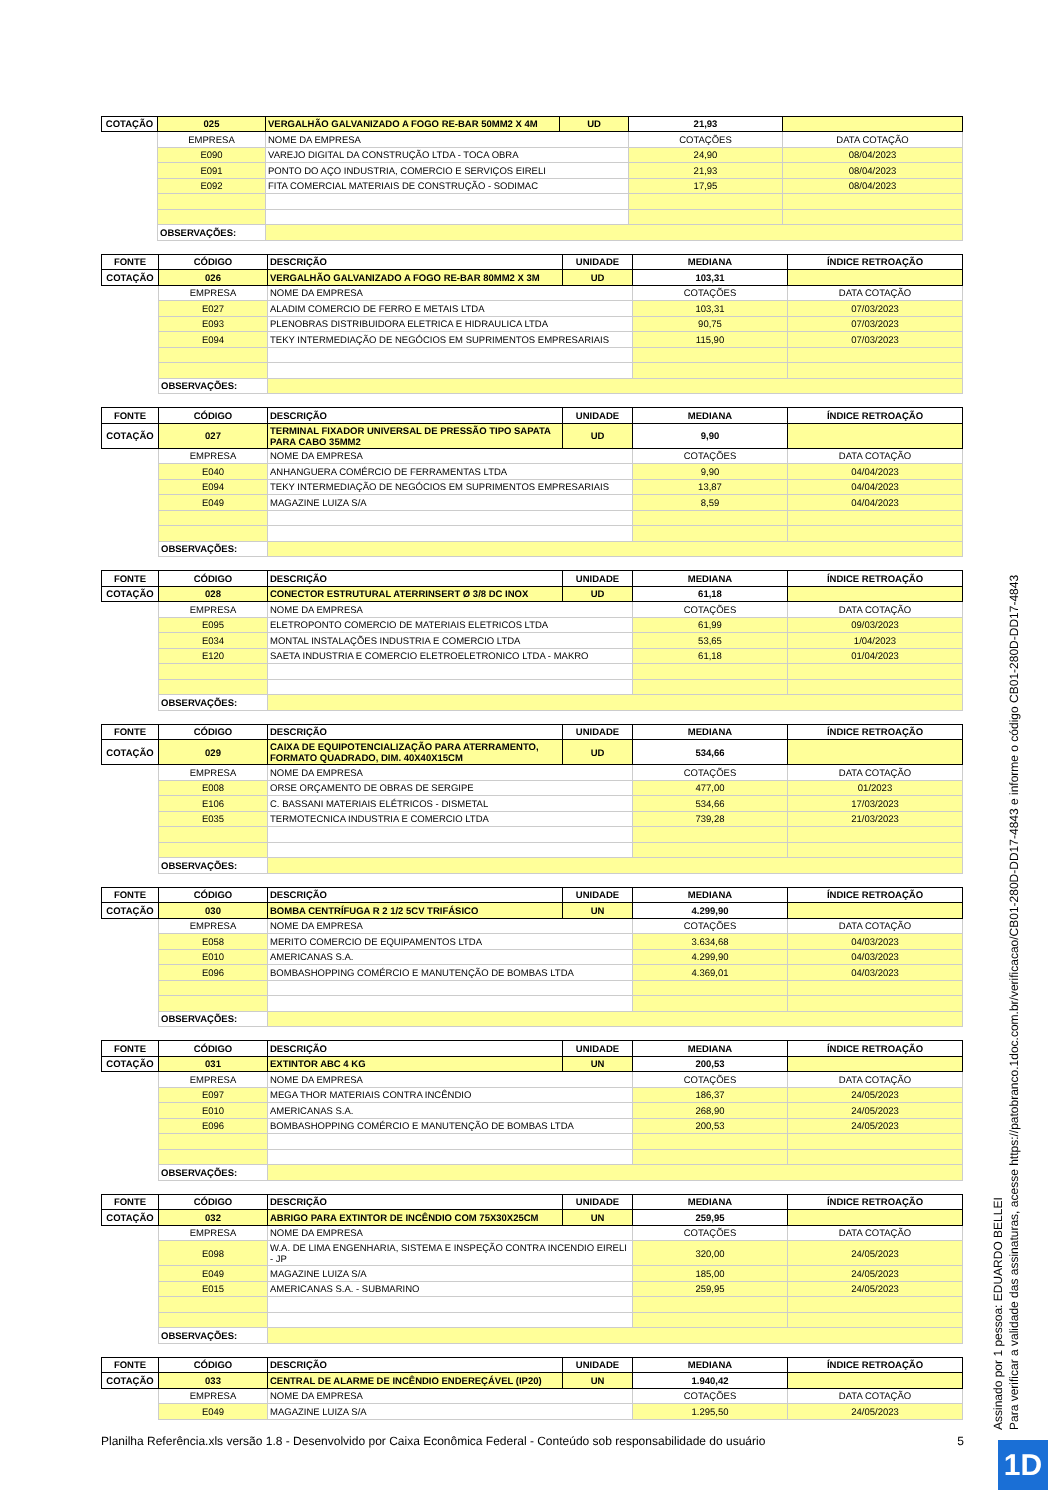| COTAÇÃO | 025 | VERGALHÃO GALVANIZADO A FOGO RE-BAR 50MM2 X 4M | UD | 21,93 | |
| --- | --- | --- | --- | --- | --- |
| | EMPRESA | NOME DA EMPRESA | | COTAÇÕES | DATA COTAÇÃO |
| | E090 | VAREJO DIGITAL DA CONSTRUÇÃO LTDA - TOCA OBRA | | 24,90 | 08/04/2023 |
| | E091 | PONTO DO AÇO INDUSTRIA, COMERCIO E SERVIÇOS EIRELI | | 21,93 | 08/04/2023 |
| | E092 | FITA COMERCIAL MATERIAIS DE CONSTRUÇÃO - SODIMAC | | 17,95 | 08/04/2023 |
| | OBSERVAÇÕES: | | | | |
| FONTE | CÓDIGO | DESCRIÇÃO | UNIDADE | MEDIANA | ÍNDICE RETROAÇÃO |
| --- | --- | --- | --- | --- | --- |
| COTAÇÃO | 026 | VERGALHÃO GALVANIZADO A FOGO RE-BAR 80MM2 X 3M | UD | 103,31 | |
| | EMPRESA | NOME DA EMPRESA | | COTAÇÕES | DATA COTAÇÃO |
| | E027 | ALADIM COMERCIO DE FERRO E METAIS LTDA | | 103,31 | 07/03/2023 |
| | E093 | PLENOBRAS DISTRIBUIDORA ELETRICA E HIDRAULICA LTDA | | 90,75 | 07/03/2023 |
| | E094 | TEKY INTERMEDIAÇÃO DE NEGÓCIOS EM SUPRIMENTOS EMPRESARIAIS | | 115,90 | 07/03/2023 |
| | OBSERVAÇÕES: | | | | |
| FONTE | CÓDIGO | DESCRIÇÃO | UNIDADE | MEDIANA | ÍNDICE RETROAÇÃO |
| --- | --- | --- | --- | --- | --- |
| COTAÇÃO | 027 | TERMINAL FIXADOR UNIVERSAL DE PRESSÃO TIPO SAPATA PARA CABO 35MM2 | UD | 9,90 | |
| | EMPRESA | NOME DA EMPRESA | | COTAÇÕES | DATA COTAÇÃO |
| | E040 | ANHANGUERA COMÉRCIO DE FERRAMENTAS LTDA | | 9,90 | 04/04/2023 |
| | E094 | TEKY INTERMEDIAÇÃO DE NEGÓCIOS EM SUPRIMENTOS EMPRESARIAIS | | 13,87 | 04/04/2023 |
| | E049 | MAGAZINE LUIZA S/A | | 8,59 | 04/04/2023 |
| | OBSERVAÇÕES: | | | | |
| FONTE | CÓDIGO | DESCRIÇÃO | UNIDADE | MEDIANA | ÍNDICE RETROAÇÃO |
| --- | --- | --- | --- | --- | --- |
| COTAÇÃO | 028 | CONECTOR ESTRUTURAL ATERRINSERT Ø 3/8 DC INOX | UD | 61,18 | |
| | EMPRESA | NOME DA EMPRESA | | COTAÇÕES | DATA COTAÇÃO |
| | E095 | ELETROPONTO COMERCIO DE MATERIAIS ELETRICOS LTDA | | 61,99 | 09/03/2023 |
| | E034 | MONTAL INSTALAÇÕES INDUSTRIA E COMERCIO LTDA | | 53,65 | 1/04/2023 |
| | E120 | SAETA INDUSTRIA E COMERCIO ELETROELETRONICO LTDA - MAKRO | | 61,18 | 01/04/2023 |
| | OBSERVAÇÕES: | | | | |
| FONTE | CÓDIGO | DESCRIÇÃO | UNIDADE | MEDIANA | ÍNDICE RETROAÇÃO |
| --- | --- | --- | --- | --- | --- |
| COTAÇÃO | 029 | CAIXA DE EQUIPOTENCIALIZAÇÃO PARA ATERRAMENTO, FORMATO QUADRADO, DIM. 40X40X15CM | UD | 534,66 | |
| | EMPRESA | NOME DA EMPRESA | | COTAÇÕES | DATA COTAÇÃO |
| | E008 | ORSE ORÇAMENTO DE OBRAS DE SERGIPE | | 477,00 | 01/2023 |
| | E106 | C. BASSANI MATERIAIS ELÉTRICOS - DISMETAL | | 534,66 | 17/03/2023 |
| | E035 | TERMOTECNICA INDUSTRIA E COMERCIO LTDA | | 739,28 | 21/03/2023 |
| | OBSERVAÇÕES: | | | | |
| FONTE | CÓDIGO | DESCRIÇÃO | UNIDADE | MEDIANA | ÍNDICE RETROAÇÃO |
| --- | --- | --- | --- | --- | --- |
| COTAÇÃO | 030 | BOMBA CENTRÍFUGA R 2 1/2 5CV TRIFÁSICO | UN | 4.299,90 | |
| | EMPRESA | NOME DA EMPRESA | | COTAÇÕES | DATA COTAÇÃO |
| | E058 | MERITO COMERCIO DE EQUIPAMENTOS LTDA | | 3.634,68 | 04/03/2023 |
| | E010 | AMERICANAS S.A. | | 4.299,90 | 04/03/2023 |
| | E096 | BOMBASHOPPING COMÉRCIO E MANUTENÇÃO DE BOMBAS LTDA | | 4.369,01 | 04/03/2023 |
| | OBSERVAÇÕES: | | | | |
| FONTE | CÓDIGO | DESCRIÇÃO | UNIDADE | MEDIANA | ÍNDICE RETROAÇÃO |
| --- | --- | --- | --- | --- | --- |
| COTAÇÃO | 031 | EXTINTOR ABC 4 KG | UN | 200,53 | |
| | EMPRESA | NOME DA EMPRESA | | COTAÇÕES | DATA COTAÇÃO |
| | E097 | MEGA THOR MATERIAIS CONTRA INCÊNDIO | | 186,37 | 24/05/2023 |
| | E010 | AMERICANAS S.A. | | 268,90 | 24/05/2023 |
| | E096 | BOMBASHOPPING COMÉRCIO E MANUTENÇÃO DE BOMBAS LTDA | | 200,53 | 24/05/2023 |
| | OBSERVAÇÕES: | | | | |
| FONTE | CÓDIGO | DESCRIÇÃO | UNIDADE | MEDIANA | ÍNDICE RETROAÇÃO |
| --- | --- | --- | --- | --- | --- |
| COTAÇÃO | 032 | ABRIGO PARA EXTINTOR DE INCÊNDIO COM 75X30X25CM | UN | 259,95 | |
| | EMPRESA | NOME DA EMPRESA | | COTAÇÕES | DATA COTAÇÃO |
| | E098 | W.A. DE LIMA ENGENHARIA, SISTEMA E INSPEÇÃO CONTRA INCENDIO EIRELI - JP | | 320,00 | 24/05/2023 |
| | E049 | MAGAZINE LUIZA S/A | | 185,00 | 24/05/2023 |
| | E015 | AMERICANAS S.A. - SUBMARINO | | 259,95 | 24/05/2023 |
| | OBSERVAÇÕES: | | | | |
| FONTE | CÓDIGO | DESCRIÇÃO | UNIDADE | MEDIANA | ÍNDICE RETROAÇÃO |
| --- | --- | --- | --- | --- | --- |
| COTAÇÃO | 033 | CENTRAL DE ALARME DE INCÊNDIO ENDEREÇÁVEL (IP20) | UN | 1.940,42 | |
| | EMPRESA | NOME DA EMPRESA | | COTAÇÕES | DATA COTAÇÃO |
| | E049 | MAGAZINE LUIZA S/A | | 1.295,50 | 24/05/2023 |
Planilha Referência.xls versão 1.8 - Desenvolvido por Caixa Econômica Federal - Conteúdo sob responsabilidade do usuário 5
Assinado por 1 pessoa: EDUARDO BELLEI
Para verificar a validade das assinaturas, acesse https://patobranco.1doc.com.br/verificacao/CB01-280D-DD17-4843 e informe o código CB01-280D-DD17-4843
1D